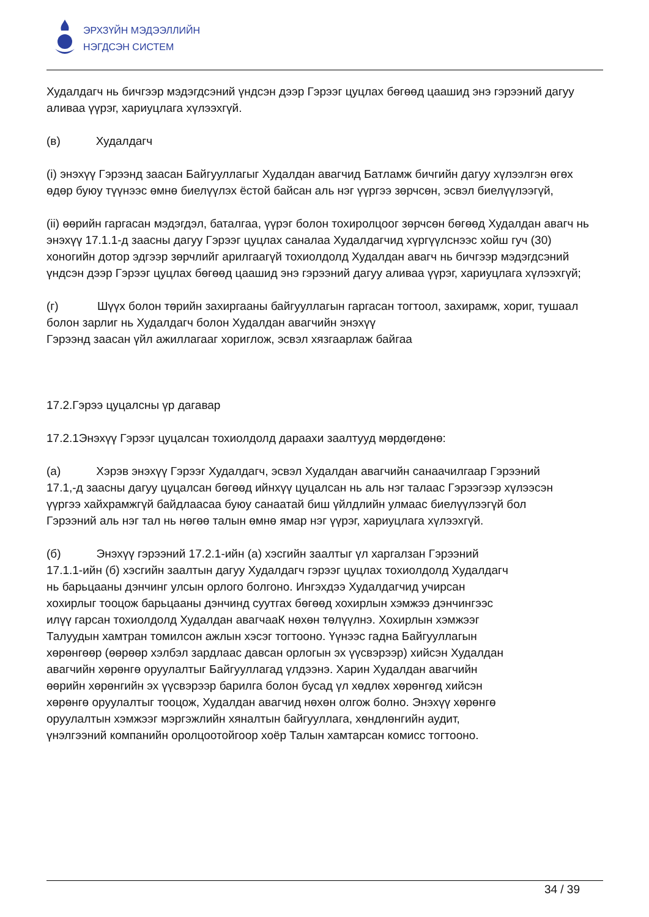ЭРХЗҮЙН МЭДЭЭЛЛИЙН
НЭГДСЭН СИСТЕМ
Худалдагч нь бичгээр мэдэгдсэний үндсэн дээр Гэрээг цуцлах бөгөөд цаашид энэ гэрээний дагуу аливаа үүрэг, хариуцлага хүлээхгүй.
(в) Худалдагч
(i) энэхүү Гэрээнд заасан Байгууллагыг Худалдан авагчид Батламж бичгийн дагуу хүлээлгэн өгөх өдөр буюу түүнээс өмнө биелүүлэх ёстой байсан аль нэг үүргээ зөрчсөн, эсвэл биелүүлээгүй,
(ii) өөрийн гаргасан мэдэгдэл, баталгаа, үүрэг болон тохиролцоог зөрчсөн бөгөөд Худалдан авагч нь энэхүү 17.1.1-д заасны дагуу Гэрээг цуцлах саналаа Худалдагчид хүргүүлснээс хойш гуч (30) хоногийн дотор эдгээр зөрчлийг арилгаагүй тохиолдолд Худалдан авагч нь бичгээр мэдэгдсэний үндсэн дээр Гэрээг цуцлах бөгөөд цаашид энэ гэрээний дагуу аливаа үүрэг, хариуцлага хүлээхгүй;
(г) Шүүх болон төрийн захиргааны байгууллагын гаргасан тогтоол, захирамж, хориг, тушаал болон зарлиг нь Худалдагч болон Худалдан авагчийн энэхүү
Гэрээнд заасан үйл ажиллагааг хориглож, эсвэл хязгаарлаж байгаа
17.2.Гэрээ цуцалсны үр дагавар
17.2.1Энэхүү Гэрээг цуцалсан тохиолдолд дараахи заалтууд мөрдөгдөнө:
(а) Хэрэв энэхүү Гэрээг Худалдагч, эсвэл Худалдан авагчийн санаачилгаар Гэрээний 17.1,-д заасны дагуу цуцалсан бөгөөд ийнхүү цуцалсан нь аль нэг талаас Гэрээгээр хүлээсэн үүргээ хайхрамжгүй байдлаасаа буюу санаатай биш үйлдлийн улмаас биелүүлээгүй бол Гэрээний аль нэг тал нь нөгөө талын өмнө ямар нэг үүрэг, хариуцлага хүлээхгүй.
(б) Энэхүү гэрээний 17.2.1-ийн (а) хэсгийн заалтыг үл харгалзан Гэрээний 17.1.1-ийн (б) хэсгийн заалтын дагуу Худалдагч гэрээг цуцлах тохиолдолд Худалдагч нь барьцааны дэнчинг улсын орлого болгоно. Ингэхдээ Худалдагчид учирсан хохирлыг тооцож барьцааны дэнчинд суутгах бөгөөд хохирлын хэмжээ дэнчингээс илүү гарсан тохиолдолд Худалдан авагчааК нөхөн төлүүлнэ. Хохирлын хэмжээг Талуудын хамтран томилсон ажлын хэсэг тогтооно. Үүнээс гадна Байгууллагын хөрөнгөөр (өөрөөр хэлбэл зардлаас давсан орлогын эх үүсвэрээр) хийсэн Худалдан авагчийн хөрөнгө оруулалтыг Байгууллагад үлдээнэ. Харин Худалдан авагчийн өөрийн хөрөнгийн эх үүсвэрээр барилга болон бусад үл хөдлөх хөрөнгөд хийсэн хөрөнгө оруулалтыг тооцож, Худалдан авагчид нөхөн олгож болно. Энэхүү хөрөнгө оруулалтын хэмжээг мэргэжлийн хяналтын байгууллага, хөндлөнгийн аудит, үнэлгээний компанийн оролцоотойгоор хоёр Талын хамтарсан комисс тогтооно.
34 / 39